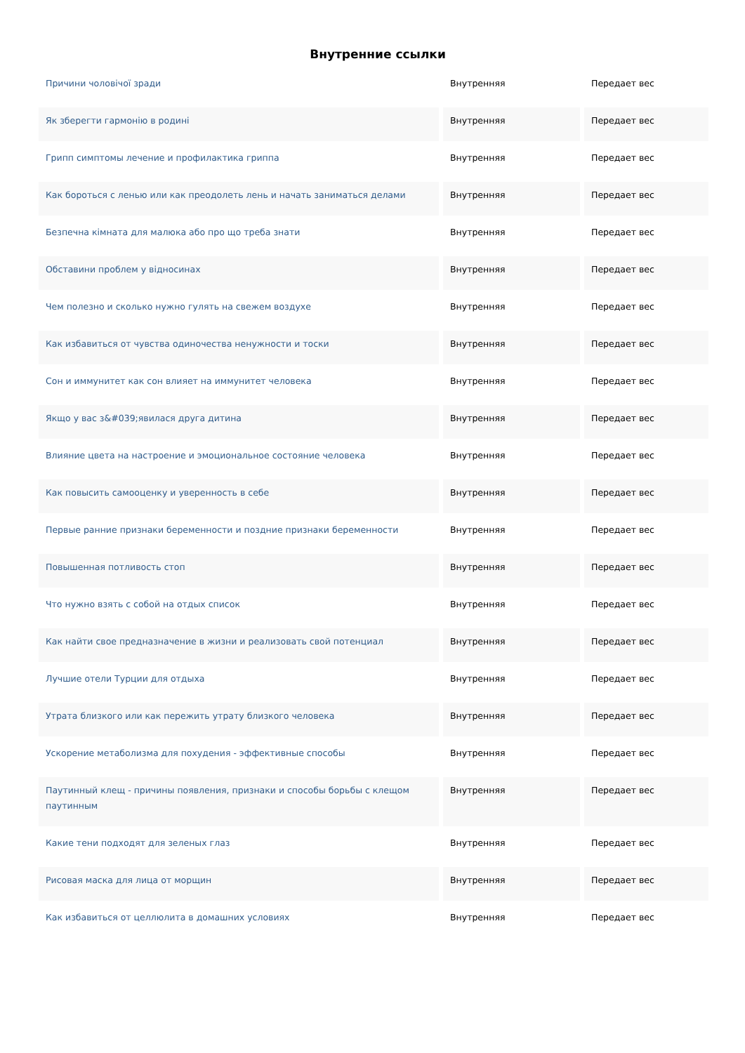Внутренние ссылки
| Причини чоловічої зради | Внутренняя | Передает вес |
| Як зберегти гармонію в родині | Внутренняя | Передает вес |
| Грипп симптомы лечение и профилактика гриппа | Внутренняя | Передает вес |
| Как бороться с ленью или как преодолеть лень и начать заниматься делами | Внутренняя | Передает вес |
| Безпечна кімната для малюка або про що треба знати | Внутренняя | Передает вес |
| Обставини проблем у відносинах | Внутренняя | Передает вес |
| Чем полезно и сколько нужно гулять на свежем воздухе | Внутренняя | Передает вес |
| Как избавиться от чувства одиночества ненужности и тоски | Внутренняя | Передает вес |
| Сон и иммунитет как сон влияет на иммунитет человека | Внутренняя | Передает вес |
| Якщо у вас з&#039;явилася друга дитина | Внутренняя | Передает вес |
| Влияние цвета на настроение и эмоциональное состояние человека | Внутренняя | Передает вес |
| Как повысить самооценку и уверенность в себе | Внутренняя | Передает вес |
| Первые ранние признаки беременности и поздние признаки беременности | Внутренняя | Передает вес |
| Повышенная потливость стоп | Внутренняя | Передает вес |
| Что нужно взять с собой на отдых список | Внутренняя | Передает вес |
| Как найти свое предназначение в жизни и реализовать свой потенциал | Внутренняя | Передает вес |
| Лучшие отели Турции для отдыха | Внутренняя | Передает вес |
| Утрата близкого или как пережить утрату близкого человека | Внутренняя | Передает вес |
| Ускорение метаболизма для похудения - эффективные способы | Внутренняя | Передает вес |
| Паутинный клещ - причины появления, признаки и способы борьбы с клещом паутинным | Внутренняя | Передает вес |
| Какие тени подходят для зеленых глаз | Внутренняя | Передает вес |
| Рисовая маска для лица от морщин | Внутренняя | Передает вес |
| Как избавиться от целлюлита в домашних условиях | Внутренняя | Передает вес |